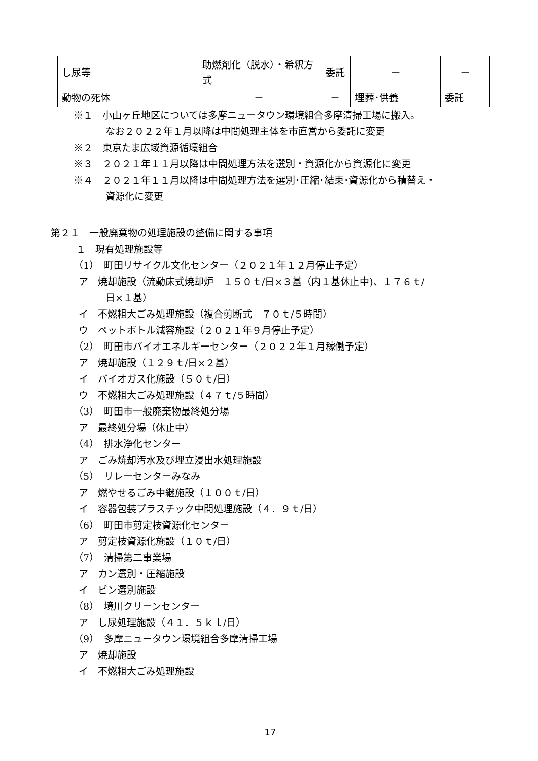| し尿等 | 助燃剤化（脱水）・希釈方式 | 委託 | － | － |
| 動物の死体 | － | － | 埋葬･供養 | 委託 |
※１　小山ヶ丘地区については多摩ニュータウン環境組合多摩清掃工場に搬入。
なお２０２２年１月以降は中間処理主体を市直営から委託に変更
※２　東京たま広域資源循環組合
※３　２０２１年１１月以降は中間処理方法を選別・資源化から資源化に変更
※４　２０２１年１１月以降は中間処理方法を選別･圧縮･結束･資源化から積替え・
資源化に変更
第２１　一般廃棄物の処理施設の整備に関する事項
１　現有処理施設等
（1）　町田リサイクル文化センター（２０２１年１２月停止予定）
ア　焼却施設（流動床式焼却炉　１５０ｔ/日×３基（内１基休止中)、１７６ｔ/
日×１基）
イ　不燃粗大ごみ処理施設（複合剪断式　７０ｔ/５時間）
ウ　ペットボトル減容施設（２０２１年９月停止予定）
（2）　町田市バイオエネルギーセンター（２０２２年１月稼働予定）
ア　焼却施設（１２９ｔ/日×２基）
イ　バイオガス化施設（５０ｔ/日）
ウ　不燃粗大ごみ処理施設（４７ｔ/５時間）
（3）　町田市一般廃棄物最終処分場
ア　最終処分場（休止中）
（4）　排水浄化センター
ア　ごみ焼却汚水及び埋立浸出水処理施設
（5）　リレーセンターみなみ
ア　燃やせるごみ中継施設（１００ｔ/日）
イ　容器包装プラスチック中間処理施設（４．９ｔ/日）
（6）　町田市剪定枝資源化センター
ア　剪定枝資源化施設（１０ｔ/日）
（7）　清掃第二事業場
ア　カン選別・圧縮施設
イ　ビン選別施設
（8）　境川クリーンセンター
ア　し尿処理施設（４１．５ｋｌ/日）
（9）　多摩ニュータウン環境組合多摩清掃工場
ア　焼却施設
イ　不燃粗大ごみ処理施設
17